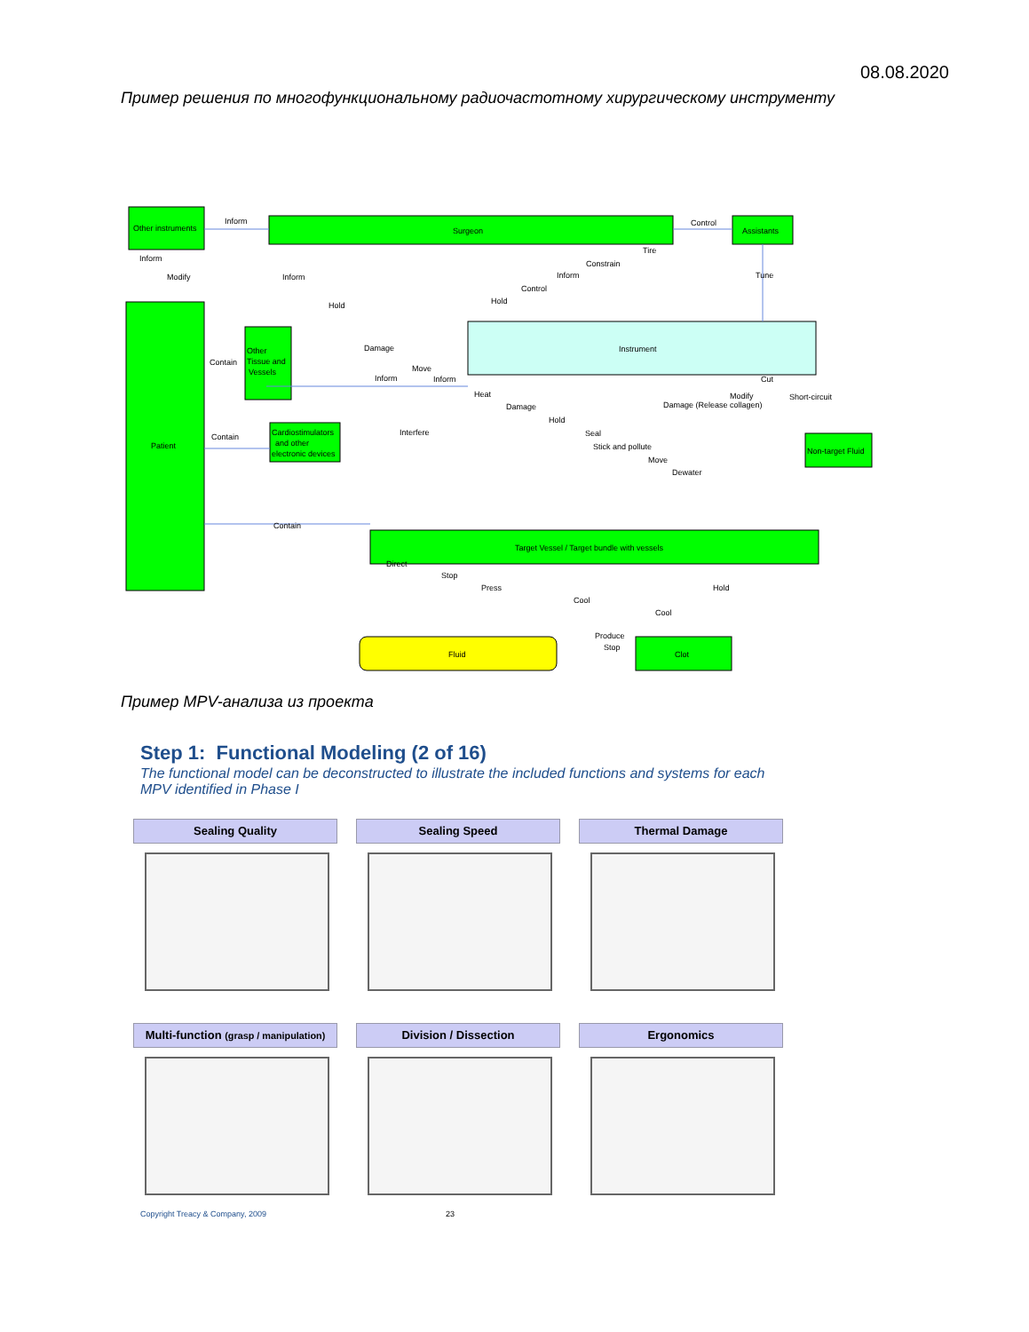08.08.2020
Пример решения по многофункциональному радиочастотному хирургическому инструменту
Other instruments
Surgeon
Assistants
Patient
Other
Tissue and
Vessels
Cardiostimulators
and other
electronic devices
Instrument
Non-target Fluid
Target Vessel / Target bundle with vessels
Fluid
Clot
Inform
Control
Inform
Modify
Inform
Hold
Damage
Contain
Move
Inform
Inform
Contain
Interfere
Contain
Tire
Constrain
Inform
Control
Hold
Tune
Cut
Modify
Damage (Release collagen)
Short-circuit
Heat
Damage
Hold
Seal
Stick and pollute
Move
Dewater
Direct
Stop
Press
Cool
Hold
Cool
Produce
Stop
Пример MPV-анализа из проекта
Step 1: Functional Modeling (2 of 16)
The functional model can be deconstructed to illustrate the included functions and systems for each MPV identified in Phase I
Sealing Quality Sealing Speed Thermal Damage
Multi-function (grasp / manipulation)
Division / Dissection Ergonomics
Copyright Treacy & Company, 2009
23